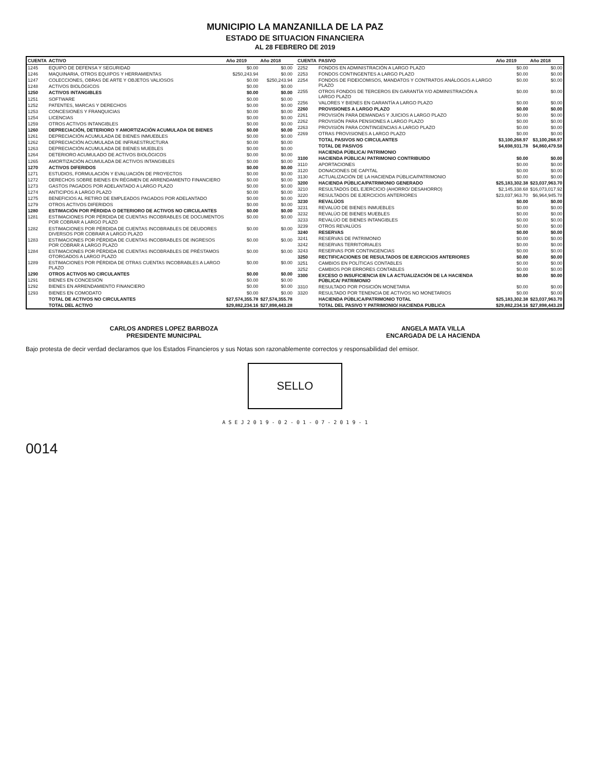MUNICIPIO LA MANZANILLA DE LA PAZ
ESTADO DE SITUACION FINANCIERA
AL 28 FEBRERO DE 2019
| CUENTA | ACTIVO | Año 2019 | Año 2018 |
| --- | --- | --- | --- |
| 1245 | EQUIPO DE DEFENSA Y SEGURIDAD | $0.00 | $0.00 |
| 1246 | MAQUINARIA, OTROS EQUIPOS Y HERRAMIENTAS | $250,243.94 | $0.00 |
| 1247 | COLECCIONES, OBRAS DE ARTE Y OBJETOS VALIOSOS | $0.00 | $250,243.94 |
| 1248 | ACTIVOS BIOLÓGICOS | $0.00 | $0.00 |
| 1250 | ACTIVOS INTANGIBLES | $0.00 | $0.00 |
| 1251 | SOFTWARE | $0.00 | $0.00 |
| 1252 | PATENTES, MARCAS Y DERECHOS | $0.00 | $0.00 |
| 1253 | CONCESIONES Y FRANQUICIAS | $0.00 | $0.00 |
| 1254 | LICENCIAS | $0.00 | $0.00 |
| 1259 | OTROS ACTIVOS INTANGIBLES | $0.00 | $0.00 |
| 1260 | DEPRECIACIÓN, DETERIORO Y AMORTIZACIÓN ACUMULADA DE BIENES | $0.00 | $0.00 |
| 1261 | DEPRECIACIÓN ACUMULADA DE BIENES INMUEBLES | $0.00 | $0.00 |
| 1262 | DEPRECIACIÓN ACUMULADA DE INFRAESTRUCTURA | $0.00 | $0.00 |
| 1263 | DEPRECIACIÓN ACUMULADA DE BIENES MUEBLES | $0.00 | $0.00 |
| 1264 | DETERIORO ACUMULADO DE ACTIVOS BIOLÓGICOS | $0.00 | $0.00 |
| 1265 | AMORTIZACIÓN ACUMULADA DE ACTIVOS INTANGIBLES | $0.00 | $0.00 |
| 1270 | ACTIVOS DIFERIDOS | $0.00 | $0.00 |
| 1271 | ESTUDIOS, FORMULACIÓN Y EVALUACIÓN DE PROYECTOS | $0.00 | $0.00 |
| 1272 | DERECHOS SOBRE BIENES EN RÉGIMEN DE ARRENDAMIENTO FINANCIERO | $0.00 | $0.00 |
| 1273 | GASTOS PAGADOS POR ADELANTADO A LARGO PLAZO | $0.00 | $0.00 |
| 1274 | ANTICIPOS A LARGO PLAZO | $0.00 | $0.00 |
| 1275 | BENEFICIOS AL RETIRO DE EMPLEADOS PAGADOS POR ADELANTADO | $0.00 | $0.00 |
| 1279 | OTROS ACTIVOS DIFERIDOS | $0.00 | $0.00 |
| 1280 | ESTIMACIÓN POR PÉRDIDA O DETERIORO DE ACTIVOS NO CIRCULANTES | $0.00 | $0.00 |
| 1281 | ESTIMACIONES POR PÉRDIDA DE CUENTAS INCOBRABLES DE DOCUMENTOS POR COBRAR A LARGO PLAZO | $0.00 | $0.00 |
| 1282 | ESTIMACIONES POR PÉRDIDA DE CUENTAS INCOBRABLES DE DEUDORES DIVERSOS POR COBRAR A LARGO PLAZO | $0.00 | $0.00 |
| 1283 | ESTIMACIONES POR PÉRDIDA DE CUENTAS INCOBRABLES DE INGRESOS POR COBRAR A LARGO PLAZO | $0.00 | $0.00 |
| 1284 | ESTIMACIONES POR PÉRDIDA DE CUENTAS INCOBRABLES DE PRÉSTAMOS OTORGADOS A LARGO PLAZO | $0.00 | $0.00 |
| 1289 | ESTIMACIONES POR PÉRDIDA DE OTRAS CUENTAS INCOBRABLES A LARGO PLAZO | $0.00 | $0.00 |
| 1290 | OTROS ACTIVOS NO CIRCULANTES | $0.00 | $0.00 |
| 1291 | BIENES EN CONCESIÓN | $0.00 | $0.00 |
| 1292 | BIENES EN ARRENDAMIENTO FINANCIERO | $0.00 | $0.00 |
| 1293 | BIENES EN COMODATO | $0.00 | $0.00 |
| | TOTAL DE ACTIVOS NO CIRCULANTES | $27,574,355.78 | $27,574,355.78 |
| | TOTAL DEL ACTIVO | $29,882,234.16 | $27,898,443.28 |
| CUENTA | PASIVO | Año 2019 | Año 2018 |
| --- | --- | --- | --- |
| 2252 | FONDOS EN ADMINISTRACIÓN A LARGO PLAZO | $0.00 | $0.00 |
| 2253 | FONDOS CONTINGENTES A LARGO PLAZO | $0.00 | $0.00 |
| 2254 | FONDOS DE FIDEICOMISOS, MANDATOS Y CONTRATOS ANÁLOGOS A LARGO PLAZO | $0.00 | $0.00 |
| 2255 | OTROS FONDOS DE TERCEROS EN GARANTÍA Y/O ADMINISTRACIÓN A LARGO PLAZO | $0.00 | $0.00 |
| 2256 | VALORES Y BIENES EN GARANTÍA A LARGO PLAZO | $0.00 | $0.00 |
| 2260 | PROVISIONES A LARGO PLAZO | $0.00 | $0.00 |
| 2261 | PROVISIÓN PARA DEMANDAS Y JUICIOS A LARGO PLAZO | $0.00 | $0.00 |
| 2262 | PROVISIÓN PARA PENSIONES A LARGO PLAZO | $0.00 | $0.00 |
| 2263 | PROVISIÓN PARA CONTINGENCIAS A LARGO PLAZO | $0.00 | $0.00 |
| 2269 | OTRAS PROVISIONES A LARGO PLAZO | $0.00 | $0.00 |
| | TOTAL PASIVOS NO CIRCULANTES | $3,100,268.97 | $3,100,268.97 |
| | TOTAL DE PASIVOS | $4,698,931.78 | $4,860,479.58 |
| | HACIENDA PÚBLICA/ PATRIMONIO | | |
| 3100 | HACIENDA PÚBLICA/ PATRIMONIO CONTRIBUIDO | $0.00 | $0.00 |
| 3110 | APORTACIONES | $0.00 | $0.00 |
| 3120 | DONACIONES DE CAPITAL | $0.00 | $0.00 |
| 3130 | ACTUALIZACIÓN DE LA HACIENDA PÚBLICA/PATRIMONIO | $0.00 | $0.00 |
| 3200 | HACIENDA PÚBLICA/PATRIMONIO GENERADO | $25,183,302.38 | $23,037,963.70 |
| 3210 | RESULTADOS DEL EJERCICIO (AHORRO/ DESAHORRO) | $2,145,338.68 | $16,073,017.92 |
| 3220 | RESULTADOS DE EJERCICIOS ANTERIORES | $23,037,963.70 | $6,964,945.78 |
| 3230 | REVALÚOS | $0.00 | $0.00 |
| 3231 | REVALÚO DE BIENES INMUEBLES | $0.00 | $0.00 |
| 3232 | REVALÚO DE BIENES MUEBLES | $0.00 | $0.00 |
| 3233 | REVALÚO DE BIENES INTANGIBLES | $0.00 | $0.00 |
| 3239 | OTROS REVALÚOS | $0.00 | $0.00 |
| 3240 | RESERVAS | $0.00 | $0.00 |
| 3241 | RESERVAS DE PATRIMONIO | $0.00 | $0.00 |
| 3242 | RESERVAS TERRITORIALES | $0.00 | $0.00 |
| 3243 | RESERVAS POR CONTINGENCIAS | $0.00 | $0.00 |
| 3250 | RECTIFICACIONES DE RESULTADOS DE EJERCICIOS ANTERIORES | $0.00 | $0.00 |
| 3251 | CAMBIOS EN POLÍTICAS CONTABLES | $0.00 | $0.00 |
| 3252 | CAMBIOS POR ERRORES CONTABLES | $0.00 | $0.00 |
| 3300 | EXCESO O INSUFICIENCIA EN LA ACTUALIZACIÓN DE LA HACIENDA PÚBLICA/ PATRIMONIO | $0.00 | $0.00 |
| 3310 | RESULTADO POR POSICIÓN MONETARIA | $0.00 | $0.00 |
| 3320 | RESULTADO POR TENENCIA DE ACTIVOS NO MONETARIOS | $0.00 | $0.00 |
| | HACIENDA PÚBLICA/PATRIMONIO TOTAL | $25,183,302.38 | $23,037,963.70 |
| | TOTAL DEL PASIVO Y PATRIMONIO/ HACIENDA PUBLICA | $29,882,234.16 | $27,898,443.28 |
CARLOS ANDRES LOPEZ BARBOZA
PRESIDENTE MUNICIPAL
ANGELA MATA VILLA
ENCARGADA DE LA HACIENDA
Bajo protesta de decir verdad declaramos que los Estados Financieros y sus Notas son razonablemente correctos y responsabilidad del emisor.
SELLO
A S E J 2 0 1 9 - 0 2 - 0 1 - 0 7 - 2 0 1 9 - 1
0014